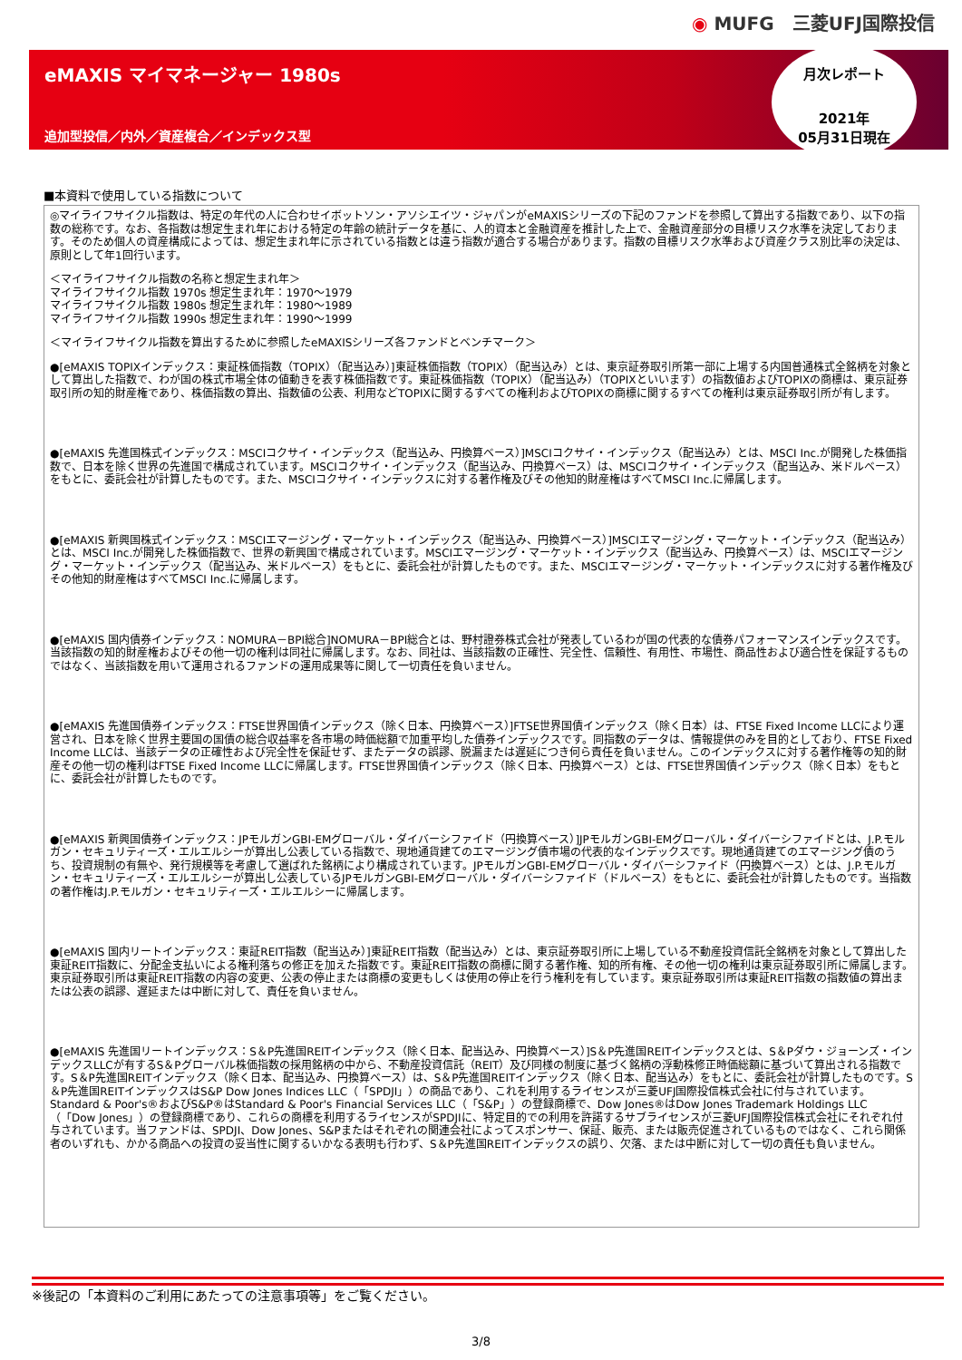◉ MUFG　三菱UFJ国際投信
eMAXIS マイマネージャー 1980s
追加型投信／内外／資産複合／インデックス型
月次レポート
2021年
05月31日現在
■本資料で使用している指数について
◎マイライフサイクル指数は、特定の年代の人に合わせイボットソン・アソシエイツ・ジャパンがeMAXISシリーズの下記のファンドを参照して算出する指数であり、以下の指数の総称です。なお、各指数は想定生まれ年における特定の年齢の統計データを基に、人的資本と金融資産を推計した上で、金融資産部分の目標リスク水準を決定しております。そのため個人の資産構成によっては、想定生まれ年に示されている指数とは違う指数が適合する場合があります。指数の目標リスク水準および資産クラス別比率の決定は、原則として年1回行います。
＜マイライフサイクル指数の名称と想定生まれ年＞
マイライフサイクル指数 1970s 想定生まれ年：1970～1979
マイライフサイクル指数 1980s 想定生まれ年：1980～1989
マイライフサイクル指数 1990s 想定生まれ年：1990～1999
＜マイライフサイクル指数を算出するために参照したeMAXISシリーズ各ファンドとベンチマーク＞
●[eMAXIS TOPIXインデックス：東証株価指数（TOPIX）（配当込み）]東証株価指数（TOPIX）（配当込み）とは、東京証券取引所第一部に上場する内国普通株式全銘柄を対象として算出した指数で、わが国の株式市場全体の値動きを表す株価指数です。東証株価指数（TOPIX）（配当込み）（TOPIXといいます）の指数値およびTOPIXの商標は、東京証券取引所の知的財産権であり、株価指数の算出、指数値の公表、利用などTOPIXに関するすべての権利およびTOPIXの商標に関するすべての権利は東京証券取引所が有します。
●[eMAXIS 先進国株式インデックス：MSCIコクサイ・インデックス（配当込み、円換算ベース）]MSCIコクサイ・インデックス（配当込み）とは、MSCI Inc.が開発した株価指数で、日本を除く世界の先進国で構成されています。MSCIコクサイ・インデックス（配当込み、円換算ベース）は、MSCIコクサイ・インデックス（配当込み、米ドルベース）をもとに、委託会社が計算したものです。また、MSCIコクサイ・インデックスに対する著作権及びその他知的財産権はすべてMSCI Inc.に帰属します。
●[eMAXIS 新興国株式インデックス：MSCIエマージング・マーケット・インデックス（配当込み、円換算ベース）]MSCIエマージング・マーケット・インデックス（配当込み）とは、MSCI Inc.が開発した株価指数で、世界の新興国で構成されています。MSCIエマージング・マーケット・インデックス（配当込み、円換算ベース）は、MSCIエマージング・マーケット・インデックス（配当込み、米ドルベース）をもとに、委託会社が計算したものです。また、MSCIエマージング・マーケット・インデックスに対する著作権及びその他知的財産権はすべてMSCI Inc.に帰属します。
●[eMAXIS 国内債券インデックス：NOMURA－BPI総合]NOMURA－BPI総合とは、野村證券株式会社が発表しているわが国の代表的な債券パフォーマンスインデックスです。当該指数の知的財産権およびその他一切の権利は同社に帰属します。なお、同社は、当該指数の正確性、完全性、信頼性、有用性、市場性、商品性および適合性を保証するものではなく、当該指数を用いて運用されるファンドの運用成果等に関して一切責任を負いません。
●[eMAXIS 先進国債券インデックス：FTSE世界国債インデックス（除く日本、円換算ベース）]FTSE世界国債インデックス（除く日本）は、FTSE Fixed Income LLCにより運営され、日本を除く世界主要国の国債の総合収益率を各市場の時価総額で加重平均した債券インデックスです。同指数のデータは、情報提供のみを目的としており、FTSE Fixed Income LLCは、当該データの正確性および完全性を保証せず、またデータの誤謬、脱漏または遅延につき何ら責任を負いません。このインデックスに対する著作権等の知的財産その他一切の権利はFTSE Fixed Income LLCに帰属します。FTSE世界国債インデックス（除く日本、円換算ベース）とは、FTSE世界国債インデックス（除く日本）をもとに、委託会社が計算したものです。
●[eMAXIS 新興国債券インデックス：JPモルガンGBI-EMグローバル・ダイバーシファイド（円換算ベース）]JPモルガンGBI-EMグローバル・ダイバーシファイドとは、J.P.モルガン・セキュリティーズ・エルエルシーが算出し公表している指数で、現地通貨建てのエマージング債市場の代表的なインデックスです。現地通貨建てのエマージング債のうち、投資規制の有無や、発行規模等を考慮して選ばれた銘柄により構成されています。JPモルガンGBI-EMグローバル・ダイバーシファイド（円換算ベース）とは、J.P.モルガン・セキュリティーズ・エルエルシーが算出し公表しているJPモルガンGBI-EMグローバル・ダイバーシファイド（ドルベース）をもとに、委託会社が計算したものです。当指数の著作権はJ.P.モルガン・セキュリティーズ・エルエルシーに帰属します。
●[eMAXIS 国内リートインデックス：東証REIT指数（配当込み）]東証REIT指数（配当込み）とは、東京証券取引所に上場している不動産投資信託全銘柄を対象として算出した東証REIT指数に、分配金支払いによる権利落ちの修正を加えた指数です。東証REIT指数の商標に関する著作権、知的所有権、その他一切の権利は東京証券取引所に帰属します。東京証券取引所は東証REIT指数の内容の変更、公表の停止または商標の変更もしくは使用の停止を行う権利を有しています。東京証券取引所は東証REIT指数の指数値の算出または公表の誤謬、遅延または中断に対して、責任を負いません。
●[eMAXIS 先進国リートインデックス：S＆P先進国REITインデックス（除く日本、配当込み、円換算ベース）]S＆P先進国REITインデックスとは、S＆Pダウ・ジョーンズ・インデックスLLCが有するS＆Pグローバル株価指数の採用銘柄の中から、不動産投資信託（REIT）及び同様の制度に基づく銘柄の浮動株修正時価総額に基づいて算出される指数です。S＆P先進国REITインデックス（除く日本、配当込み、円換算ベース）は、S＆P先進国REITインデックス（除く日本、配当込み）をもとに、委託会社が計算したものです。S＆P先進国REITインデックスはS&P Dow Jones Indices LLC（「SPDJI」）の商品であり、これを利用するライセンスが三菱UFJ国際投信株式会社に付与されています。Standard & Poor's®およびS&P®はStandard & Poor's Financial Services LLC（「S&P」）の登録商標で、Dow Jones®はDow Jones Trademark Holdings LLC（「Dow Jones」）の登録商標であり、これらの商標を利用するライセンスがSPDJIに、特定目的での利用を許諾するサブライセンスが三菱UFJ国際投信株式会社にそれぞれ付与されています。当ファンドは、SPDJI、Dow Jones、S&Pまたはそれぞれの関連会社によってスポンサー、保証、販売、または販売促進されているものではなく、これら関係者のいずれも、かかる商品への投資の妥当性に関するいかなる表明も行わず、S＆P先進国REITインデックスの誤り、欠落、または中断に対して一切の責任も負いません。
※後記の「本資料のご利用にあたっての注意事項等」をご覧ください。
3/8